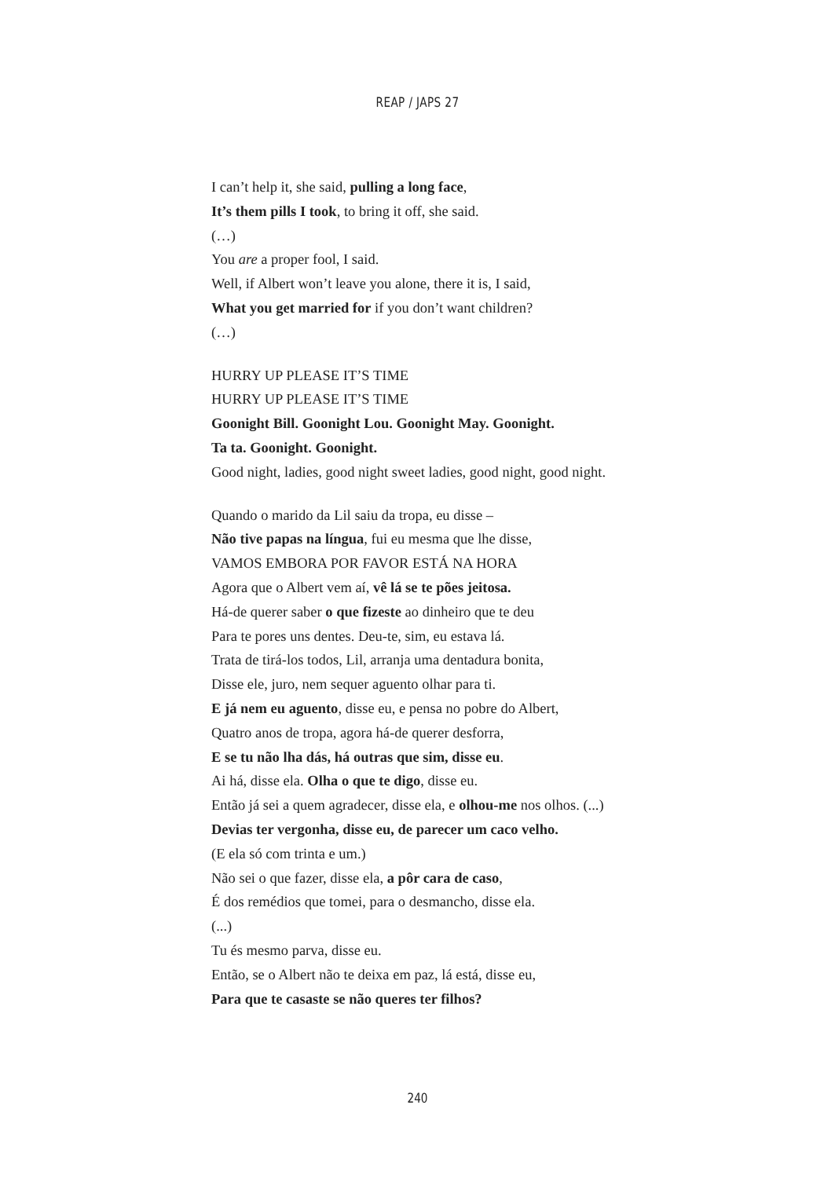REAP / JAPS 27
I can’t help it, she said, pulling a long face,
It’s them pills I took, to bring it off, she said.
(…)
You are a proper fool, I said.
Well, if Albert won’t leave you alone, there it is, I said,
What you get married for if you don’t want children?
(…)
HURRY UP PLEASE IT’S TIME
HURRY UP PLEASE IT’S TIME
Goonight Bill. Goonight Lou. Goonight May. Goonight.
Ta ta. Goonight. Goonight.
Good night, ladies, good night sweet ladies, good night, good night.
Quando o marido da Lil saiu da tropa, eu disse –
Não tive papas na língua, fui eu mesma que lhe disse,
VAMOS EMBORA POR FAVOR ESTÁ NA HORA
Agora que o Albert vem aí, vê lá se te pões jeitosa.
Há-de querer saber o que fizeste ao dinheiro que te deu
Para te pores uns dentes. Deu-te, sim, eu estava lá.
Trata de tirá-los todos, Lil, arranja uma dentadura bonita,
Disse ele, juro, nem sequer aguento olhar para ti.
E já nem eu aguento, disse eu, e pensa no pobre do Albert,
Quatro anos de tropa, agora há-de querer desforra,
E se tu não lha dás, há outras que sim, disse eu.
Ai há, disse ela. Olha o que te digo, disse eu.
Então já sei a quem agradecer, disse ela, e olhou-me nos olhos. (...)
Devias ter vergonha, disse eu, de parecer um caco velho.
(E ela só com trinta e um.)
Não sei o que fazer, disse ela, a pôr cara de caso,
É dos remédios que tomei, para o desmancho, disse ela.
(...)
Tu és mesmo parva, disse eu.
Então, se o Albert não te deixa em paz, lá está, disse eu,
Para que te casaste se não queres ter filhos?
240